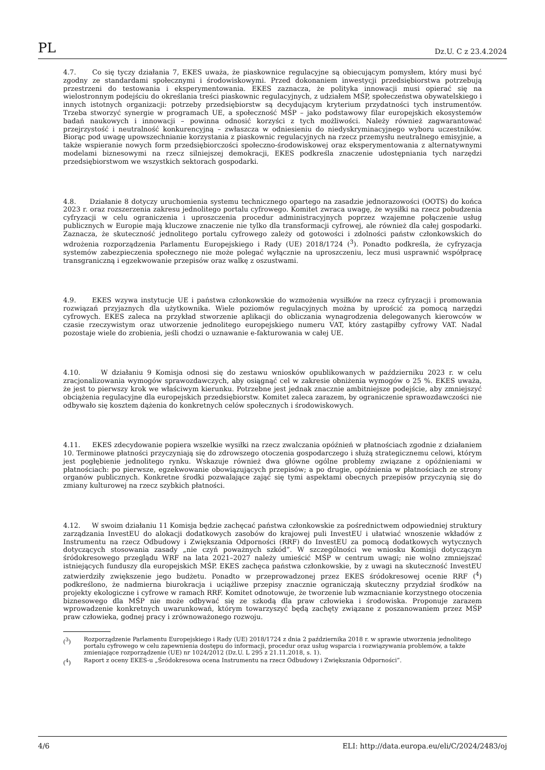PL Dz.U. C z 23.4.2024
4.7. Co się tyczy działania 7, EKES uważa, że piaskownice regulacyjne są obiecującym pomysłem, który musi być zgodny ze standardami społecznymi i środowiskowymi. Przed dokonaniem inwestycji przedsiębiorstwa potrzebują przestrzeni do testowania i eksperymentowania. EKES zaznacza, że polityka innowacji musi opierać się na wielostronnym podejściu do określania treści piaskownic regulacyjnych, z udziałem MŚP, społeczeństwa obywatelskiego i innych istotnych organizacji: potrzeby przedsiębiorstw są decydującym kryterium przydatności tych instrumentów. Trzeba stworzyć synergie w programach UE, a społeczność MŚP – jako podstawowy filar europejskich ekosystemów badań naukowych i innowacji – powinna odnosić korzyści z tych możliwości. Należy również zagwarantować przejrzystość i neutralność konkurencyjną – zwłaszcza w odniesieniu do niedyskryminacyjnego wyboru uczestników. Biorąc pod uwagę upowszechnianie korzystania z piaskownic regulacyjnych na rzecz przemysłu neutralnego emisyjnie, a także wspieranie nowych form przedsiębiorczości społeczno-środowiskowej oraz eksperymentowania z alternatywnymi modelami biznesowymi na rzecz silniejszej demokracji, EKES podkreśla znaczenie udostępniania tych narzędzi przedsiębiorstwom we wszystkich sektorach gospodarki.
4.8. Działanie 8 dotyczy uruchomienia systemu technicznego opartego na zasadzie jednorazowości (OOTS) do końca 2023 r. oraz rozszerzenia zakresu jednolitego portalu cyfrowego. Komitet zwraca uwagę, że wysiłki na rzecz pobudzenia cyfryzacji w celu ograniczenia i uproszczenia procedur administracyjnych poprzez wzajemne połączenie usług publicznych w Europie mają kluczowe znaczenie nie tylko dla transformacji cyfrowej, ale również dla całej gospodarki. Zaznacza, że skuteczność jednolitego portalu cyfrowego zależy od gotowości i zdolności państw członkowskich do wdrożenia rozporządzenia Parlamentu Europejskiego i Rady (UE) 2018/1724 (<sup>3</sup>). Ponadto podkreśla, że cyfryzacja systemów zabezpieczenia społecznego nie może polegać wyłącznie na uproszczeniu, lecz musi usprawnić współpracę transgraniczną i egzekwowanie przepisów oraz walkę z oszustwami.
4.9. EKES wzywa instytucje UE i państwa członkowskie do wzmożenia wysiłków na rzecz cyfryzacji i promowania rozwiązań przyjaznych dla użytkownika. Wiele poziomów regulacyjnych można by uprościć za pomocą narzędzi cyfrowych. EKES zaleca na przykład stworzenie aplikacji do obliczania wynagrodzenia delegowanych kierowców w czasie rzeczywistym oraz utworzenie jednolitego europejskiego numeru VAT, który zastąpiłby cyfrowy VAT. Nadal pozostaje wiele do zrobienia, jeśli chodzi o uznawanie e-fakturowania w całej UE.
4.10. W działaniu 9 Komisja odnosi się do zestawu wniosków opublikowanych w październiku 2023 r. w celu zracjonalizowania wymogów sprawozdawczych, aby osiągnąć cel w zakresie obniżenia wymogów o 25 %. EKES uważa, że jest to pierwszy krok we właściwym kierunku. Potrzebne jest jednak znacznie ambitniejsze podejście, aby zmniejszyć obciążenia regulacyjne dla europejskich przedsiębiorstw. Komitet zaleca zarazem, by ograniczenie sprawozdawczości nie odbywało się kosztem dążenia do konkretnych celów społecznych i środowiskowych.
4.11. EKES zdecydowanie popiera wszelkie wysiłki na rzecz zwalczania opóźnień w płatnościach zgodnie z działaniem 10. Terminowe płatności przyczyniają się do zdrowszego otoczenia gospodarczego i służą strategicznemu celowi, którym jest pogłębienie jednolitego rynku. Wskazuje również dwa główne ogólne problemy związane z opóźnieniami w płatnościach: po pierwsze, egzekwowanie obowiązujących przepisów; a po drugie, opóźnienia w płatnościach ze strony organów publicznych. Konkretne środki pozwalające zająć się tymi aspektami obecnych przepisów przyczynią się do zmiany kulturowej na rzecz szybkich płatności.
4.12. W swoim działaniu 11 Komisja będzie zachęcać państwa członkowskie za pośrednictwem odpowiedniej struktury zarządzania InvestEU do alokacji dodatkowych zasobów do krajowej puli InvestEU i ułatwiać wnoszenie wkładów z Instrumentu na rzecz Odbudowy i Zwiększania Odporności (RRF) do InvestEU za pomocą dodatkowych wytycznych dotyczących stosowania zasady „nie czyń poważnych szkód”. W szczególności we wniosku Komisji dotyczącym śródokresowego przeglądu WRF na lata 2021–2027 należy umieścić MŚP w centrum uwagi; nie wolno zmniejszać istniejących funduszy dla europejskich MŚP. EKES zachęca państwa członkowskie, by z uwagi na skuteczność InvestEU zatwierdziły zwiększenie jego budżetu. Ponadto w przeprowadzonej przez EKES śródokresowej ocenie RRF (<sup>4</sup>) podkreślono, że nadmierna biurokracja i uciążliwe przepisy znacznie ograniczają skuteczny przydział środków na projekty ekologiczne i cyfrowe w ramach RRF. Komitet odnotowuje, że tworzenie lub wzmacnianie korzystnego otoczenia biznesowego dla MŚP nie może odbywać się ze szkodą dla praw człowieka i środowiska. Proponuje zarazem wprowadzenie konkretnych uwarunkowań, którym towarzyszyć będą zachęty związane z poszanowaniem przez MŚP praw człowieka, godnej pracy i zrównoważonego rozwoju.
(<sup>3</sup>) Rozporządzenie Parlamentu Europejskiego i Rady (UE) 2018/1724 z dnia 2 października 2018 r. w sprawie utworzenia jednolitego portalu cyfrowego w celu zapewnienia dostępu do informacji, procedur oraz usług wsparcia i rozwiązywania problemów, a także zmieniające rozporządzenie (UE) nr 1024/2012 (Dz.U. L 295 z 21.11.2018, s. 1).
(<sup>4</sup>) Raport z oceny EKES-u „Śródokresowa ocena Instrumentu na rzecz Odbudowy i Zwiększania Odporności”.
4/6 ELI: http://data.europa.eu/eli/C/2024/2483/oj